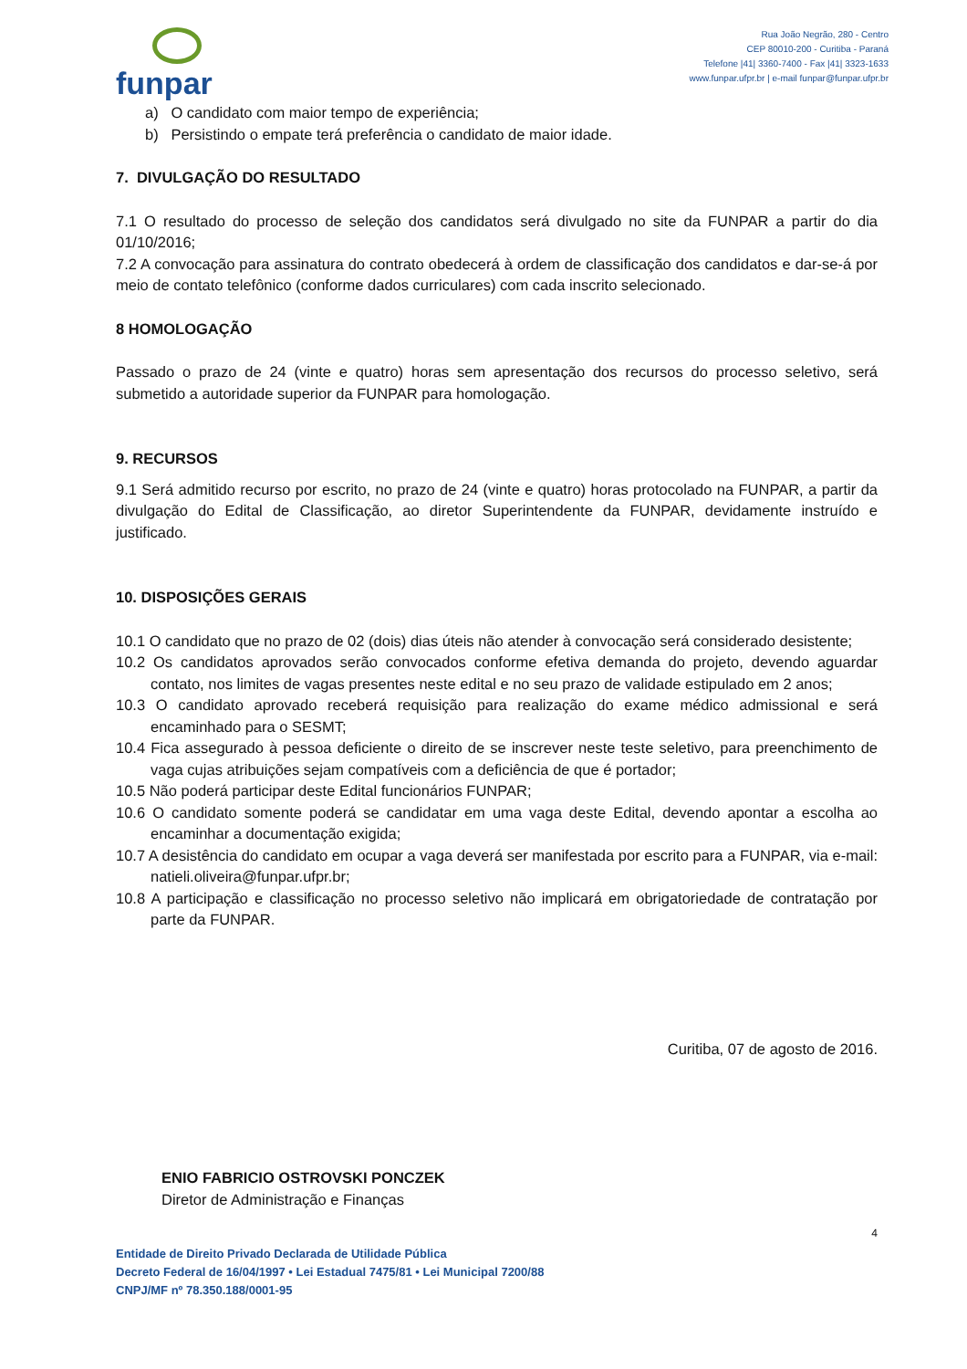funpar
Rua João Negrão, 280 - Centro
CEP 80010-200 - Curitiba - Paraná
Telefone |41| 3360-7400 - Fax |41| 3323-1633
www.funpar.ufpr.br | e-mail funpar@funpar.ufpr.br
a) O candidato com maior tempo de experiência;
b) Persistindo o empate terá preferência o candidato de maior idade.
7. DIVULGAÇÃO DO RESULTADO
7.1 O resultado do processo de seleção dos candidatos será divulgado no site da FUNPAR a partir do dia 01/10/2016;
7.2 A convocação para assinatura do contrato obedecerá à ordem de classificação dos candidatos e dar-se-á por meio de contato telefônico (conforme dados curriculares) com cada inscrito selecionado.
8 HOMOLOGAÇÃO
Passado o prazo de 24 (vinte e quatro) horas sem apresentação dos recursos do processo seletivo, será submetido a autoridade superior da FUNPAR para homologação.
9. RECURSOS
9.1 Será admitido recurso por escrito, no prazo de 24 (vinte e quatro) horas protocolado na FUNPAR, a partir da divulgação do Edital de Classificação, ao diretor Superintendente da FUNPAR, devidamente instruído e justificado.
10. DISPOSIÇÕES GERAIS
10.1 O candidato que no prazo de 02 (dois) dias úteis não atender à convocação será considerado desistente;
10.2 Os candidatos aprovados serão convocados conforme efetiva demanda do projeto, devendo aguardar contato, nos limites de vagas presentes neste edital e no seu prazo de validade estipulado em 2 anos;
10.3 O candidato aprovado receberá requisição para realização do exame médico admissional e será encaminhado para o SESMT;
10.4 Fica assegurado à pessoa deficiente o direito de se inscrever neste teste seletivo, para preenchimento de vaga cujas atribuições sejam compatíveis com a deficiência de que é portador;
10.5 Não poderá participar deste Edital funcionários FUNPAR;
10.6 O candidato somente poderá se candidatar em uma vaga deste Edital, devendo apontar a escolha ao encaminhar a documentação exigida;
10.7 A desistência do candidato em ocupar a vaga deverá ser manifestada por escrito para a FUNPAR, via e-mail: natieli.oliveira@funpar.ufpr.br;
10.8 A participação e classificação no processo seletivo não implicará em obrigatoriedade de contratação por parte da FUNPAR.
Curitiba, 07 de agosto de 2016.
ENIO FABRICIO OSTROVSKI PONCZEK
Diretor de Administração e Finanças
4
Entidade de Direito Privado Declarada de Utilidade Pública
Decreto Federal de 16/04/1997 • Lei Estadual 7475/81 • Lei Municipal 7200/88
CNPJ/MF nº 78.350.188/0001-95